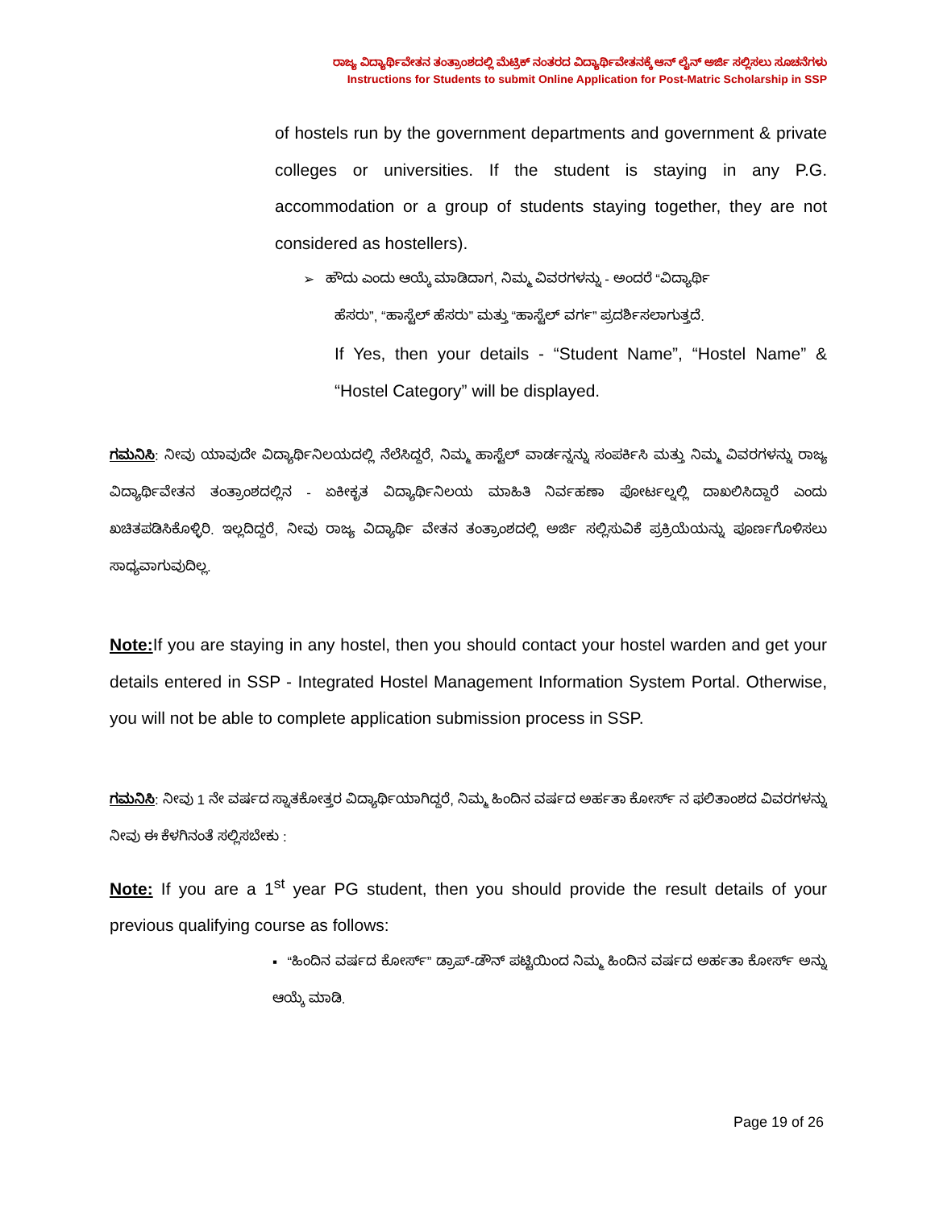ರಾಜ್ಯ ವಿದ್ಯಾರ್ಥಿವೇತನ ತಂತ್ರಾಂಶದಲ್ಲಿ ಮೆಟ್ರಿಕ್ ನಂತರದ ವಿದ್ಯಾರ್ಥಿವೇತನಕ್ಕೆ ಆನ್ ಲೈನ್ ಅರ್ಜಿ ಸಲ್ಲಿಸಲು ಸೂಚನೆಗಳು
Instructions for Students to submit Online Application for Post-Matric Scholarship in SSP
of hostels run by the government departments and government & private colleges or universities. If the student is staying in any P.G. accommodation or a group of students staying together, they are not considered as hostellers).
➢ ಹೌದು ಎಂದು ಆಯ್ಕೆ ಮಾಡಿದಾಗ, ನಿಮ್ಮ ವಿವರಗಳನ್ನು - ಅಂದರೆ “ವಿದ್ಯಾರ್ಥಿ
ಹೆಸರು”, “ಹಾಸ್ಟೆಲ್ ಹೆಸರು” ಮತ್ತು “ಹಾಸ್ಟೆಲ್ ವರ್ಗ” ಪ್ರದರ್ಶಿಸಲಾಗುತ್ತದೆ.
If Yes, then your details - “Student Name”, “Hostel Name” & “Hostel Category” will be displayed.
ಗಮನಿಸಿ: ನೀವು ಯಾವುದೇ ವಿದ್ಯಾರ್ಥಿನಿಲಯದಲ್ಲಿ ನೆಲೆಸಿದ್ದರೆ, ನಿಮ್ಮ ಹಾಸ್ಟೆಲ್ ವಾರ್ಡನ್ನನ್ನು ಸಂಪರ್ಕಿಸಿ ಮತ್ತು ನಿಮ್ಮ ವಿವರಗಳನ್ನು ರಾಜ್ಯ ವಿದ್ಯಾರ್ಥಿವೇತನ ತಂತ್ರಾಂಶದಲ್ಲಿನ - ಏಕೀಕೃತ ವಿದ್ಯಾರ್ಥಿನಿಲಯ ಮಾಹಿತಿ ನಿರ್ವಹಣಾ ಪೋರ್ಟಲ್ನಲ್ಲಿ ದಾಖಲಿಸಿದ್ದಾರೆ ಎಂದು ಖಚಿತಪಡಿಸಿಕೊಳ್ಳಿರಿ. ಇಲ್ಲದಿದ್ದರೆ, ನೀವು ರಾಜ್ಯ ವಿದ್ಯಾರ್ಥಿ ವೇತನ ತಂತ್ರಾಂಶದಲ್ಲಿ ಅರ್ಜಿ ಸಲ್ಲಿಸುವಿಕೆ ಪ್ರಕ್ರಿಯೆಯನ್ನು ಪೂರ್ಣಗೊಳಿಸಲು ಸಾಧ್ಯವಾಗುವುದಿಲ್ಲ.
Note: If you are staying in any hostel, then you should contact your hostel warden and get your details entered in SSP - Integrated Hostel Management Information System Portal. Otherwise, you will not be able to complete application submission process in SSP.
ಗಮನಿಸಿ: ನೀವು 1 ನೇ ವರ್ಷದ ಸ್ನಾತಕೋತ್ತರ ವಿದ್ಯಾರ್ಥಿಯಾಗಿದ್ದರೆ, ನಿಮ್ಮ ಹಿಂದಿನ ವರ್ಷದ ಅರ್ಹತಾ ಕೋರ್ಸ್ ನ ಫಲಿತಾಂಶದ ವಿವರಗಳನ್ನು ನೀವು ಈ ಕೆಳಗಿನಂತೆ ಸಲ್ಲಿಸಬೇಕು :
Note: If you are a 1<sup>st</sup> year PG student, then you should provide the result details of your previous qualifying course as follows:
▪ “ಹಿಂದಿನ ವರ್ಷದ ಕೋರ್ಸ್” ಡ್ರಾಪ್-ಡೌನ್ ಪಟ್ಟಿಯಿಂದ ನಿಮ್ಮ ಹಿಂದಿನ ವರ್ಷದ ಅರ್ಹತಾ ಕೋರ್ಸ್ ಅನ್ನು ಆಯ್ಕೆ ಮಾಡಿ.
Page 19 of 26